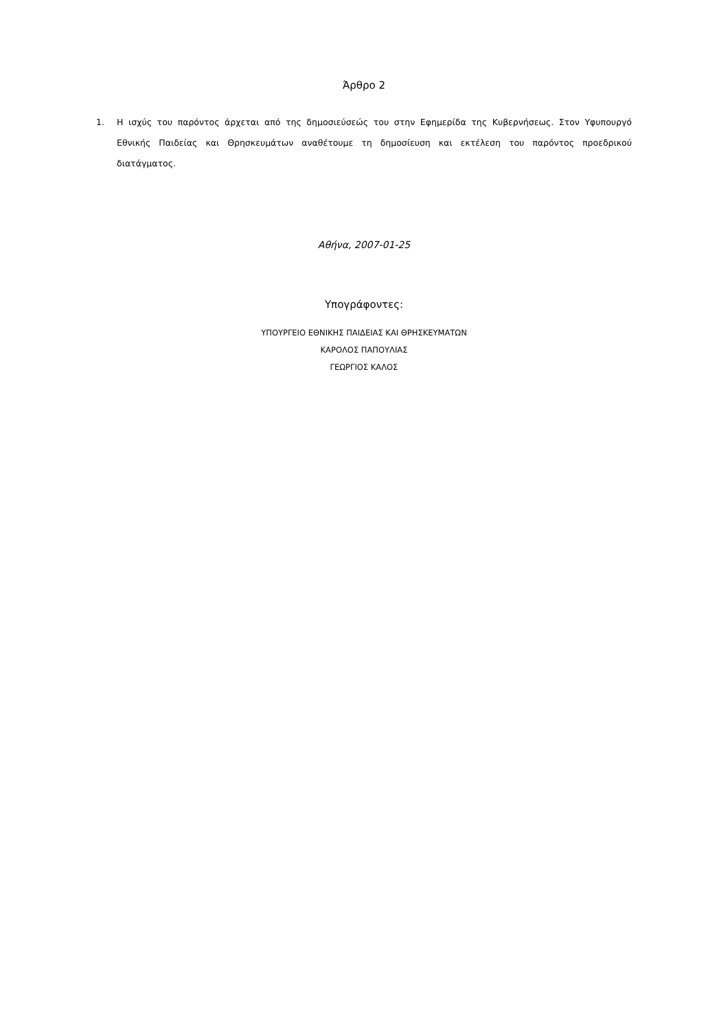Άρθρο 2
1. Η ισχύς του παρόντος άρχεται από της δημοσιεύσεώς του στην Εφημερίδα της Κυβερνήσεως. Στον Υφυπουργό Εθνικής Παιδείας και Θρησκευμάτων αναθέτουμε τη δημοσίευση και εκτέλεση του παρόντος προεδρικού διατάγματος.
Αθήνα, 2007-01-25
Υπογράφοντες:
ΥΠΟΥΡΓΕΙΟ ΕΘΝΙΚΗΣ ΠΑΙΔΕΙΑΣ ΚΑΙ ΘΡΗΣΚΕΥΜΑΤΩΝ
ΚΑΡΟΛΟΣ ΠΑΠΟΥΛΙΑΣ
ΓΕΩΡΓΙΟΣ ΚΑΛΟΣ